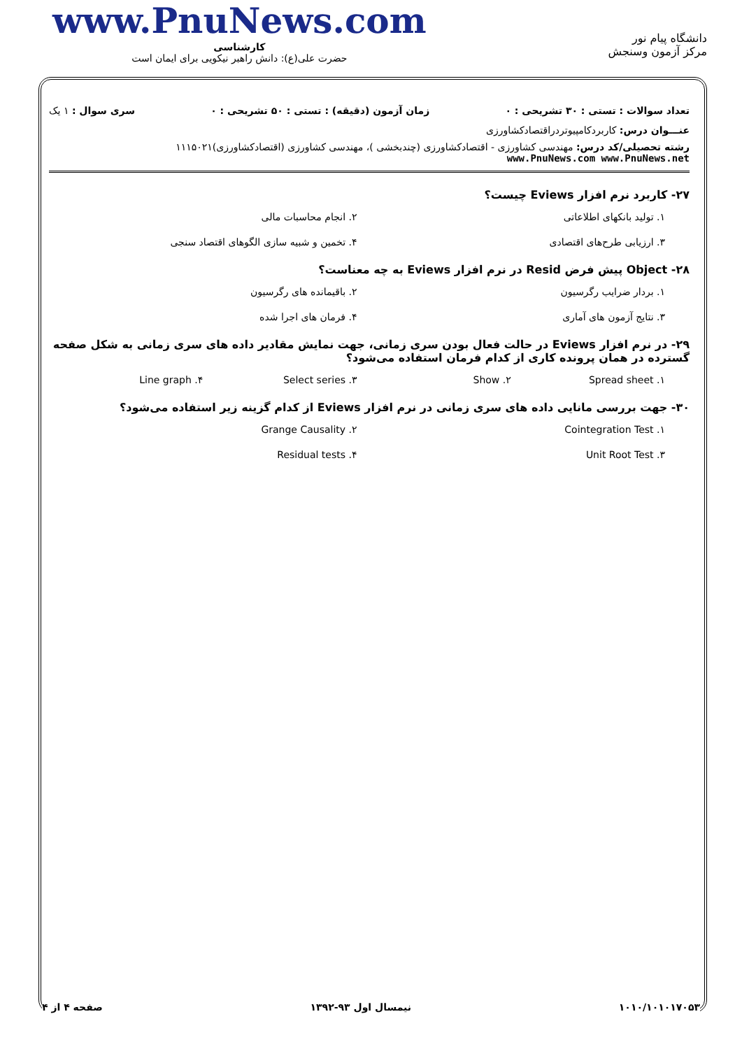www.PnuNews.com
کارشناسی
حضرت علی(ع): دانش راهبر نیکویی برای ایمان است
دانشگاه پیام نور
مرکز آزمون وسنجش
تعداد سوالات : تستی : ۳۰ تشریحی : ۰ زمان آزمون (دقیقه) : تستی : ۵۰ تشریحی : ۰ سری سوال : ۱ یک
عنـــوان درس: کاربردکامپیوتردراقتصادکشاورزی
رشته تحصیلی/کد درس: مهندسی کشاورزی - اقتصادکشاورزی (چندبخشی )، مهندسی کشاورزی (اقتصادکشاورزی)۱۱۱۵۰۲۱ www.PnuNews.com www.PnuNews.net
۲۷- کاربرد نرم افزار Eviews چیست؟
۱. تولید بانکهای اطلاعاتی ۲. انجام محاسبات مالی ۳. ارزیابی طرح‌های اقتصادی ۴. تخمین و شبیه سازی الگوهای اقتصاد سنجی
۲۸- Object پیش فرض Resid در نرم افزار Eviews به چه معناست؟
۱. بردار ضرایب رگرسیون ۲. باقیمانده های رگرسیون ۳. نتایج آزمون های آماری ۴. فرمان های اجرا شده
۲۹- در نرم افزار Eviews در حالت فعال بودن سری زمانی، جهت نمایش مقادیر داده های سری زمانی به شکل صفحه گسترده در همان پرونده کاری از کدام فرمان استفاده می‌شود؟
۱. Spread sheet ۲. Show ۳. Select series ۴. Line graph
۳۰- جهت بررسی مانایی داده های سری زمانی در نرم افزار Eviews از کدام گزینه زیر استفاده می‌شود؟
۱. Cointegration Test ۲. Grange Causality ۳. Unit Root Test ۴. Residual tests
۱۰۱۰/۱۰۱۰۱۷۰۵۳ نیمسال اول ۹۳-۱۳۹۲ صفحه ۴ از ۴